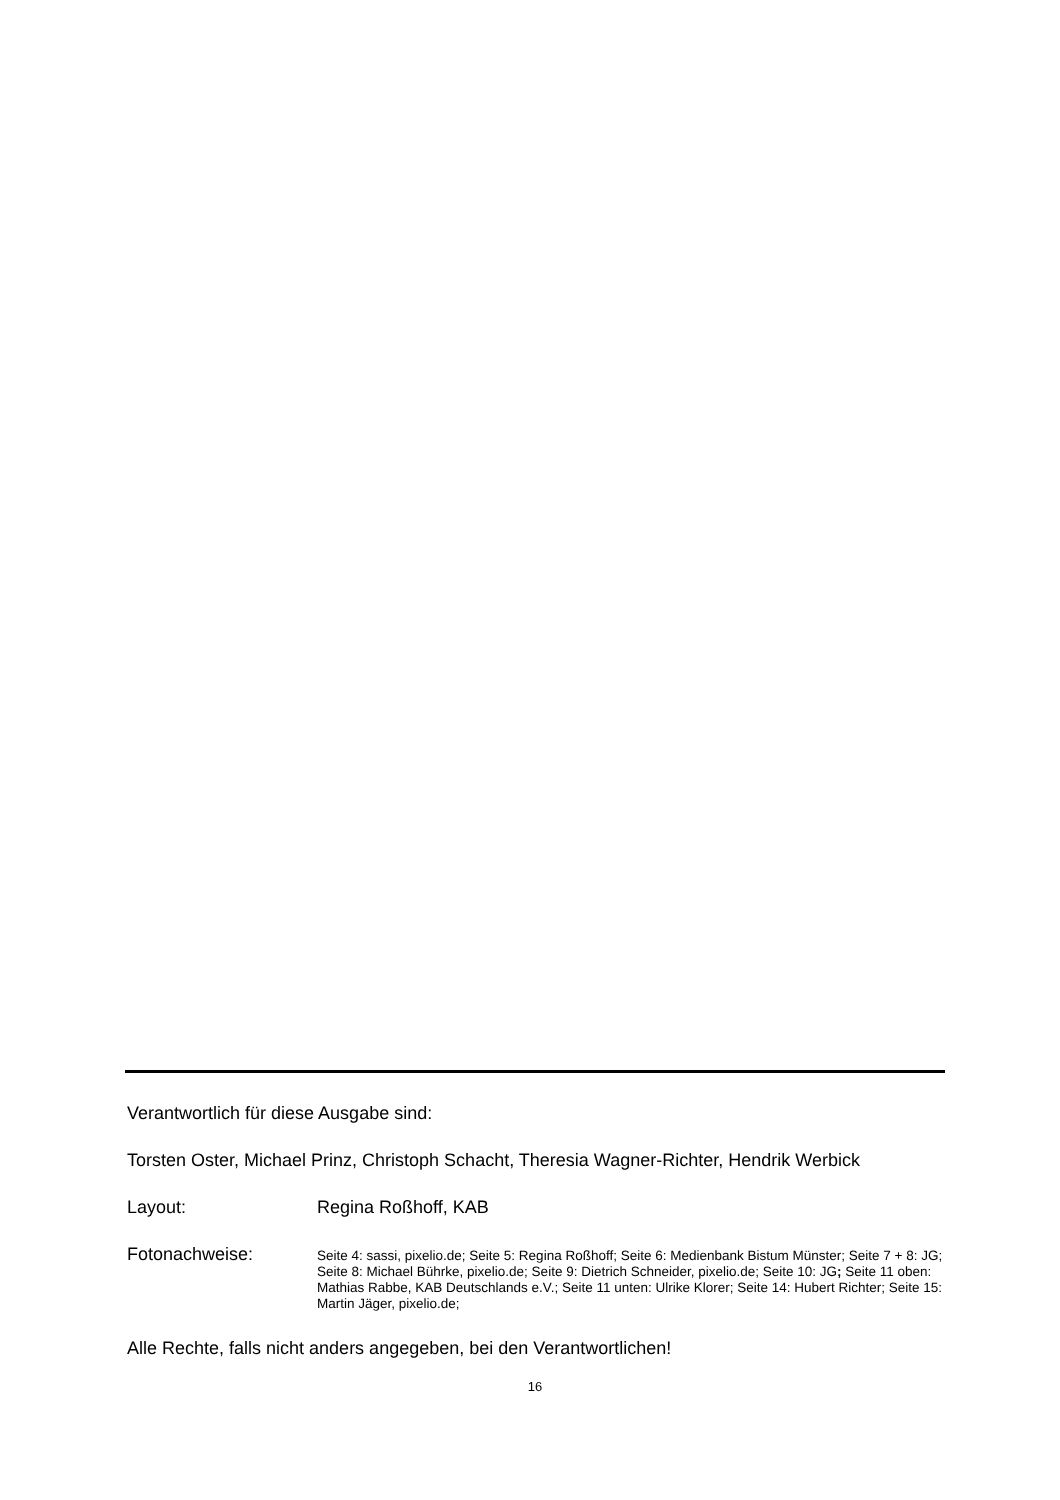Verantwortlich für diese Ausgabe sind:
Torsten Oster, Michael Prinz, Christoph Schacht, Theresia Wagner-Richter, Hendrik Werbick
Layout: Regina Roßhoff, KAB
Fotonachweise:
Seite 4: sassi, pixelio.de; Seite 5: Regina Roßhoff; Seite 6: Medienbank Bistum Münster; Seite 7 + 8: JG; Seite 8: Michael Bührke, pixelio.de; Seite 9: Dietrich Schneider, pixelio.de; Seite 10: JG; Seite 11 oben: Mathias Rabbe, KAB Deutschlands e.V.; Seite 11 unten: Ulrike Klorer; Seite 14: Hubert Richter; Seite 15: Martin Jäger, pixelio.de;
Alle Rechte, falls nicht anders angegeben, bei den Verantwortlichen!
16